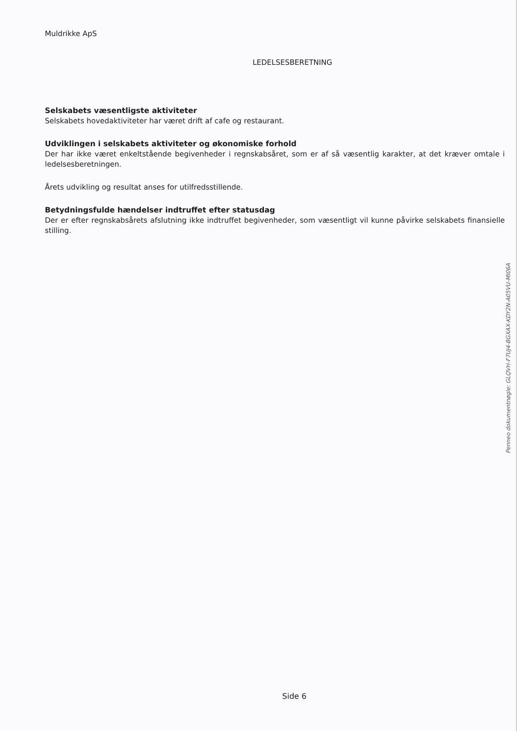Muldrikke ApS
LEDELSESBERETNING
Selskabets væsentligste aktiviteter
Selskabets hovedaktiviteter har været drift af cafe og restaurant.
Udviklingen i selskabets aktiviteter og økonomiske forhold
Der har ikke været enkeltstående begivenheder i regnskabsåret, som er af så væsentlig karakter, at det kræver omtale i ledelsesberetningen.
Årets udvikling og resultat anses for utilfredsstillende.
Betydningsfulde hændelser indtruffet efter statusdag
Der er efter regnskabsårets afslutning ikke indtruffet begivenheder, som væsentligt vil kunne påvirke selskabets finansielle stilling.
Side 6
Penneo dokumentnøgle: GLQVH-F7UJ4-BGXAX-KDY2N-A05VU-MI06A